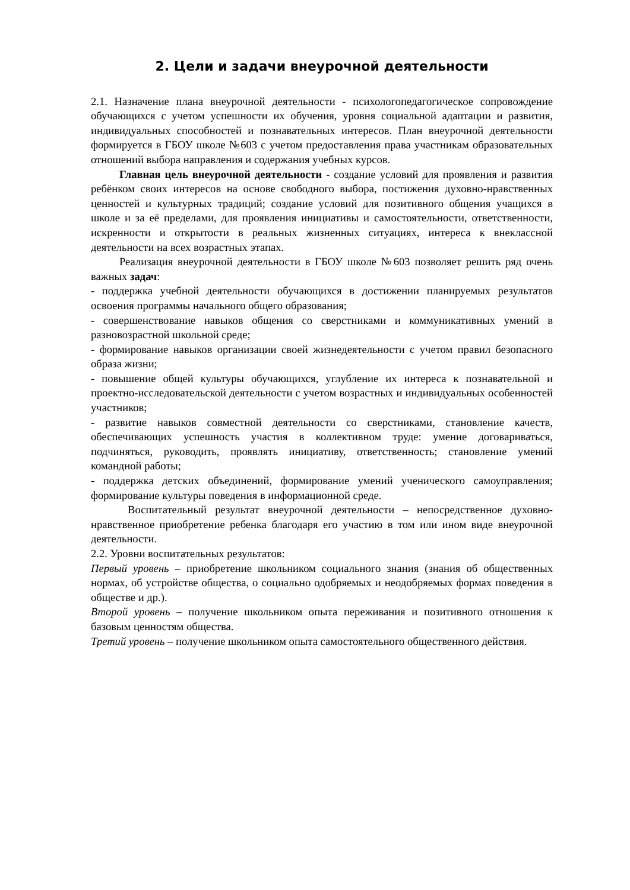2. Цели и задачи внеурочной деятельности
2.1. Назначение плана внеурочной деятельности - психологопедагогическое сопровождение обучающихся с учетом успешности их обучения, уровня социальной адаптации и развития, индивидуальных способностей и познавательных интересов. План внеурочной деятельности формируется в ГБОУ школе №603 с учетом предоставления права участникам образовательных отношений выбора направления и содержания учебных курсов.
Главная цель внеурочной деятельности - создание условий для проявления и развития ребёнком своих интересов на основе свободного выбора, постижения духовно-нравственных ценностей и культурных традиций; создание условий для позитивного общения учащихся в школе и за её пределами, для проявления инициативы и самостоятельности, ответственности, искренности и открытости в реальных жизненных ситуациях, интереса к внеклассной деятельности на всех возрастных этапах.
Реализация внеурочной деятельности в ГБОУ школе №603 позволяет решить ряд очень важных задач:
- поддержка учебной деятельности обучающихся в достижении планируемых результатов освоения программы начального общего образования;
- совершенствование навыков общения со сверстниками и коммуникативных умений в разновозрастной школьной среде;
- формирование навыков организации своей жизнедеятельности с учетом правил безопасного образа жизни;
- повышение общей культуры обучающихся, углубление их интереса к познавательной и проектно-исследовательской деятельности с учетом возрастных и индивидуальных особенностей участников;
- развитие навыков совместной деятельности со сверстниками, становление качеств, обеспечивающих успешность участия в коллективном труде: умение договариваться, подчиняться, руководить, проявлять инициативу, ответственность; становление умений командной работы;
- поддержка детских объединений, формирование умений ученического самоуправления; формирование культуры поведения в информационной среде.
Воспитательный результат внеурочной деятельности – непосредственное духовно-нравственное приобретение ребенка благодаря его участию в том или ином виде внеурочной деятельности.
2.2. Уровни воспитательных результатов:
Первый уровень – приобретение школьником социального знания (знания об общественных нормах, об устройстве общества, о социально одобряемых и неодобряемых формах поведения в обществе и др.).
Второй уровень – получение школьником опыта переживания и позитивного отношения к базовым ценностям общества.
Третий уровень – получение школьником опыта самостоятельного общественного действия.